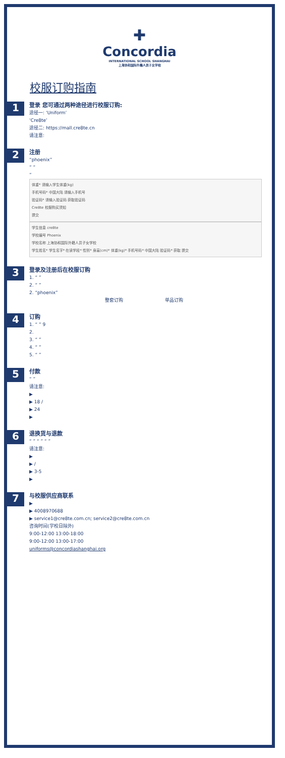✚
Concordia
INTERNATIONAL SCHOOL SHANGHAI
上海协和国际外籍人员子女学校
校服订购指南
1
登录 您可通过两种途径进行校服订购:
途径一: ‘Uniform’
‘Cre8te’
途径二: https://mall.cre8te.cn
请注意:
2
注册
“phoenix”
” ”
”
体重* 请输入学生体重(kg)
手机号码* 中国大陆 请输入手机号
验证码* 请输入验证码 获取验证码
Cre8te 校服购买须知
提交
学生信息 cre8te
学校编号 Phoenix
学校名称 上海协和国际外籍人员子女学校
学生姓名* 学生名字* 在读学段* 性别* 身高(cm)* 体重(kg)* 手机号码* 中国大陆 验证码* 获取 提交
3
登录及注册后在校服订购
1. “ ”
2. “ ”
2. “phoenix”
整套订购 单品订购
4
订购
1. “ ” 9
2.
3. “ ”
4. “ ”
5. “ ”
5
付款
“ ”
请注意:
▶
▶ 18 /
▶ 24
▶
6
退换货与退款
“ ” “ ” “ ”
请注意:
▶
▶ /
▶ 3-5
▶
7
与校服供应商联系
▶
▶ 4008970688
▶ service1@cre8te.com.cn; service2@cre8te.com.cn
咨询时间(学校日除外)
9:00-12:00 13:00-18:00
9:00-12:00 13:00-17:00
uniforms@concordiashanghai.org